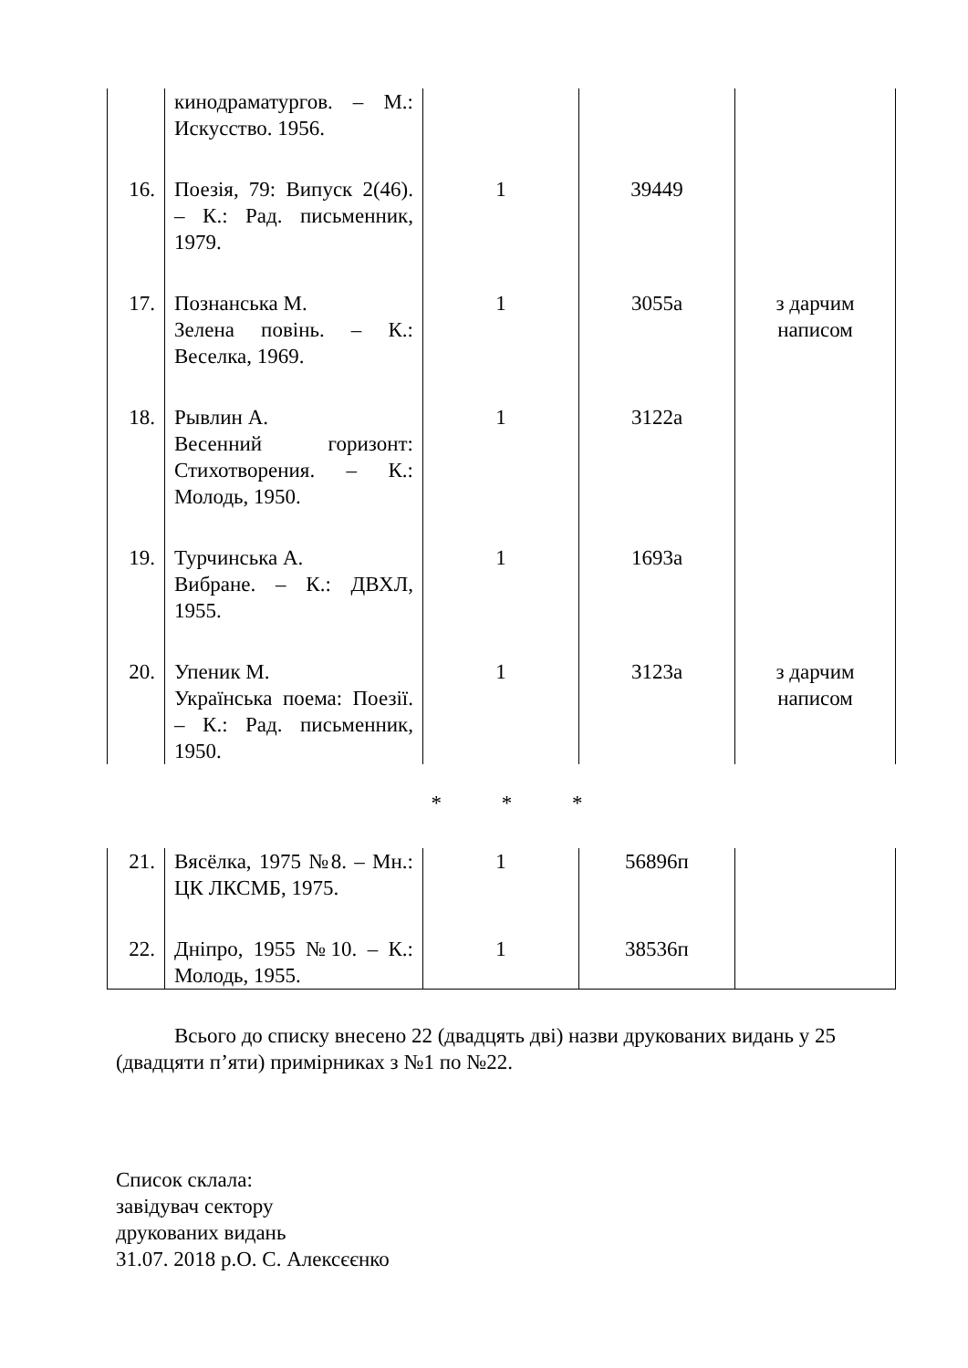| | кинодраматургов. – М.: Искусство. 1956. | | | |
| 16. | Поезія, 79: Випуск 2(46). – К.: Рад. письменник, 1979. | 1 | 39449 | |
| 17. | Познанська М. Зелена повінь. – К.: Веселка, 1969. | 1 | 3055а | з дарчим написом |
| 18. | Рывлин А. Весенний горизонт: Стихотворения. – К.: Молодь, 1950. | 1 | 3122а | |
| 19. | Турчинська А. Вибране. – К.: ДВХЛ, 1955. | 1 | 1693а | |
| 20. | Упеник М. Українська поема: Поезії. – К.: Рад. письменник, 1950. | 1 | 3123а | з дарчим написом |
* * *
| 21. | Вясёлка, 1975 №8. – Мн.: ЦК ЛКСМБ, 1975. | 1 | 56896п | |
| 22. | Дніпро, 1955 №10. – К.: Молодь, 1955. | 1 | 38536п | |
Всього до списку внесено 22 (двадцять дві) назви друкованих видань у 25 (двадцяти п’яти) примірниках з №1 по №22.
Список склала:
завідувач сектору
друкованих видань
31.07. 2018 р.О. С. Алексєєнко